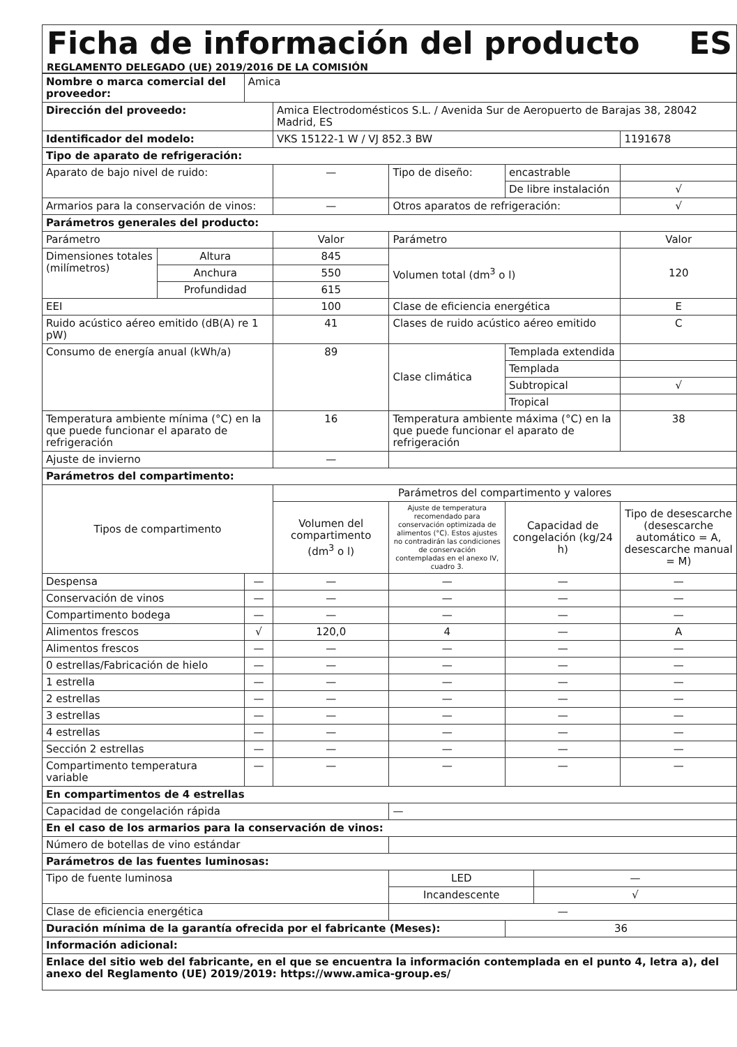Ficha de información del producto
ES
REGLAMENTO DELEGADO (UE) 2019/2016 DE LA COMISIÓN
| Nombre o marca comercial del proveedor: | | Amica | | | | | |
| Dirección del proveedo: | | | Amica Electrodomésticos S.L. / Avenida Sur de Aeropuerto de Barajas 38, 28042 Madrid, ES | | | | |
| Identificador del modelo: | | | VKS 15122-1 W / VJ 852.3 BW | | | | 1191678 |
| Tipo de aparato de refrigeración: | | | | | | | |
| Aparato de bajo nivel de ruido: | | | — | Tipo de diseño: | encastrable | | |
| | | | | | De libre instalación | | √ |
| Armarios para la conservación de vinos: | | | — | Otros aparatos de refrigeración: | | | √ |
| Parámetros generales del producto: | | | | | | | |
| Parámetro | | | Valor | Parámetro | | | Valor |
| Dimensiones totales (milímetros) | Altura | | 845 | Volumen total (dm<sup>3</sup> o l) | | | 120 |
| | Anchura | | 550 | | | | |
| | Profundidad | | 615 | | | | |
| EEI | | | 100 | Clase de eficiencia energética | | | E |
| Ruido acústico aéreo emitido (dB(A) re 1 pW) | | | 41 | Clases de ruido acústico aéreo emitido | | | C |
| Consumo de energía anual (kWh/a) | | | 89 | Clase climática | Templada extendida | | |
| | | | | | Templada | | |
| | | | | | Subtropical | | √ |
| | | | | | Tropical | | |
| Temperatura ambiente mínima (°C) en la que puede funcionar el aparato de refrigeración | | | 16 | Temperatura ambiente máxima (°C) en la que puede funcionar el aparato de refrigeración | | | 38 |
| Ajuste de invierno | | | — | | | | |
| Parámetros del compartimento: | | | | | | | |
| Tipos de compartimento | | | Parámetros del compartimento y valores | | | | |
| | | | Volumen del compartimento (dm<sup>3</sup> o l) | Ajuste de temperatura recomendado para conservación optimizada de alimentos (°C). Estos ajustes no contradirán las condiciones de conservación contempladas en el anexo IV, cuadro 3. | Capacidad de congelación (kg/24 h) | | Tipo de desescarche (desescarche automático = A, desescarche manual = M) |
| Despensa | | — | — | — | — | | — |
| Conservación de vinos | | — | — | — | — | | — |
| Compartimento bodega | | — | — | — | — | | — |
| Alimentos frescos | | √ | 120,0 | 4 | — | | A |
| Alimentos frescos | | — | — | — | — | | — |
| 0 estrellas/Fabricación de hielo | | — | — | — | — | | — |
| 1 estrella | | — | — | — | — | | — |
| 2 estrellas | | — | — | — | — | | — |
| 3 estrellas | | — | — | — | — | | — |
| 4 estrellas | | — | — | — | — | | — |
| Sección 2 estrellas | | — | — | — | — | | — |
| Compartimento temperatura variable | | — | — | — | — | | — |
| En compartimentos de 4 estrellas | | | | | | | |
| Capacidad de congelación rápida | | | | — | | | |
| En el caso de los armarios para la conservación de vinos: | | | | | | | |
| Número de botellas de vino estándar | | | | | | | |
| Parámetros de las fuentes luminosas: | | | | | | | |
| Tipo de fuente luminosa | | | | LED | | — | |
| | | | | Incandescente | | √ | |
| Clase de eficiencia energética | | | | — | | | |
| Duración mínima de la garantía ofrecida por el fabricante (Meses): | | | | | 36 | | |
| Información adicional: | | | | | | | |
| Enlace del sitio web del fabricante, en el que se encuentra la información contemplada en el punto 4, letra a), del anexo del Reglamento (UE) 2019/2019: https://www.amica-group.es/ | | | | | | | |